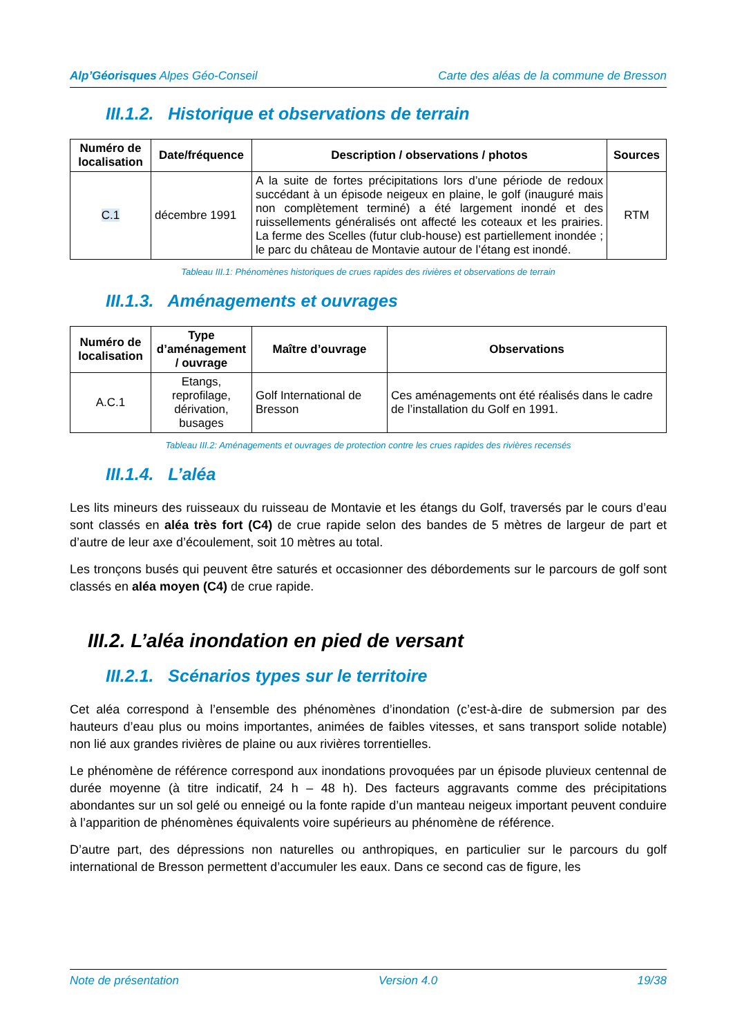Alp’Géorisques Alpes Géo-Conseil Carte des aléas de la commune de Bresson
III.1.2. Historique et observations de terrain
| Numéro de localisation | Date/fréquence | Description / observations / photos | Sources |
| --- | --- | --- | --- |
| C.1 | décembre 1991 | A la suite de fortes précipitations lors d’une période de redoux succédant à un épisode neigeux en plaine, le golf (inauguré mais non complètement terminé) a été largement inondé et des ruissellements généralisés ont affecté les coteaux et les prairies. La ferme des Scelles (futur club-house) est partiellement inondée ; le parc du château de Montavie autour de l’étang est inondé. | RTM |
Tableau III.1: Phénomènes historiques de crues rapides des rivières et observations de terrain
III.1.3. Aménagements et ouvrages
| Numéro de localisation | Type d’aménagement / ouvrage | Maître d’ouvrage | Observations |
| --- | --- | --- | --- |
| A.C.1 | Etangs, reprofilage, dérivation, busages | Golf International de Bresson | Ces aménagements ont été réalisés dans le cadre de l’installation du Golf en 1991. |
Tableau III.2: Aménagements et ouvrages de protection contre les crues rapides des rivières recensés
III.1.4. L’aléa
Les lits mineurs des ruisseaux du ruisseau de Montavie et les étangs du Golf, traversés par le cours d’eau sont classés en aléa très fort (C4) de crue rapide selon des bandes de 5 mètres de largeur de part et d’autre de leur axe d’écoulement, soit 10 mètres au total.
Les tronçons busés qui peuvent être saturés et occasionner des débordements sur le parcours de golf sont classés en aléa moyen (C4) de crue rapide.
III.2. L’aléa inondation en pied de versant
III.2.1. Scénarios types sur le territoire
Cet aléa correspond à l’ensemble des phénomènes d’inondation (c’est-à-dire de submersion par des hauteurs d’eau plus ou moins importantes, animées de faibles vitesses, et sans transport solide notable) non lié aux grandes rivières de plaine ou aux rivières torrentielles.
Le phénomène de référence correspond aux inondations provoquées par un épisode pluvieux centennal de durée moyenne (à titre indicatif, 24 h – 48 h). Des facteurs aggravants comme des précipitations abondantes sur un sol gelé ou enneigé ou la fonte rapide d’un manteau neigeux important peuvent conduire à l’apparition de phénomènes équivalents voire supérieurs au phénomène de référence.
D’autre part, des dépressions non naturelles ou anthropiques, en particulier sur le parcours du golf international de Bresson permettent d’accumuler les eaux. Dans ce second cas de figure, les
Note de présentation Version 4.0 19/38